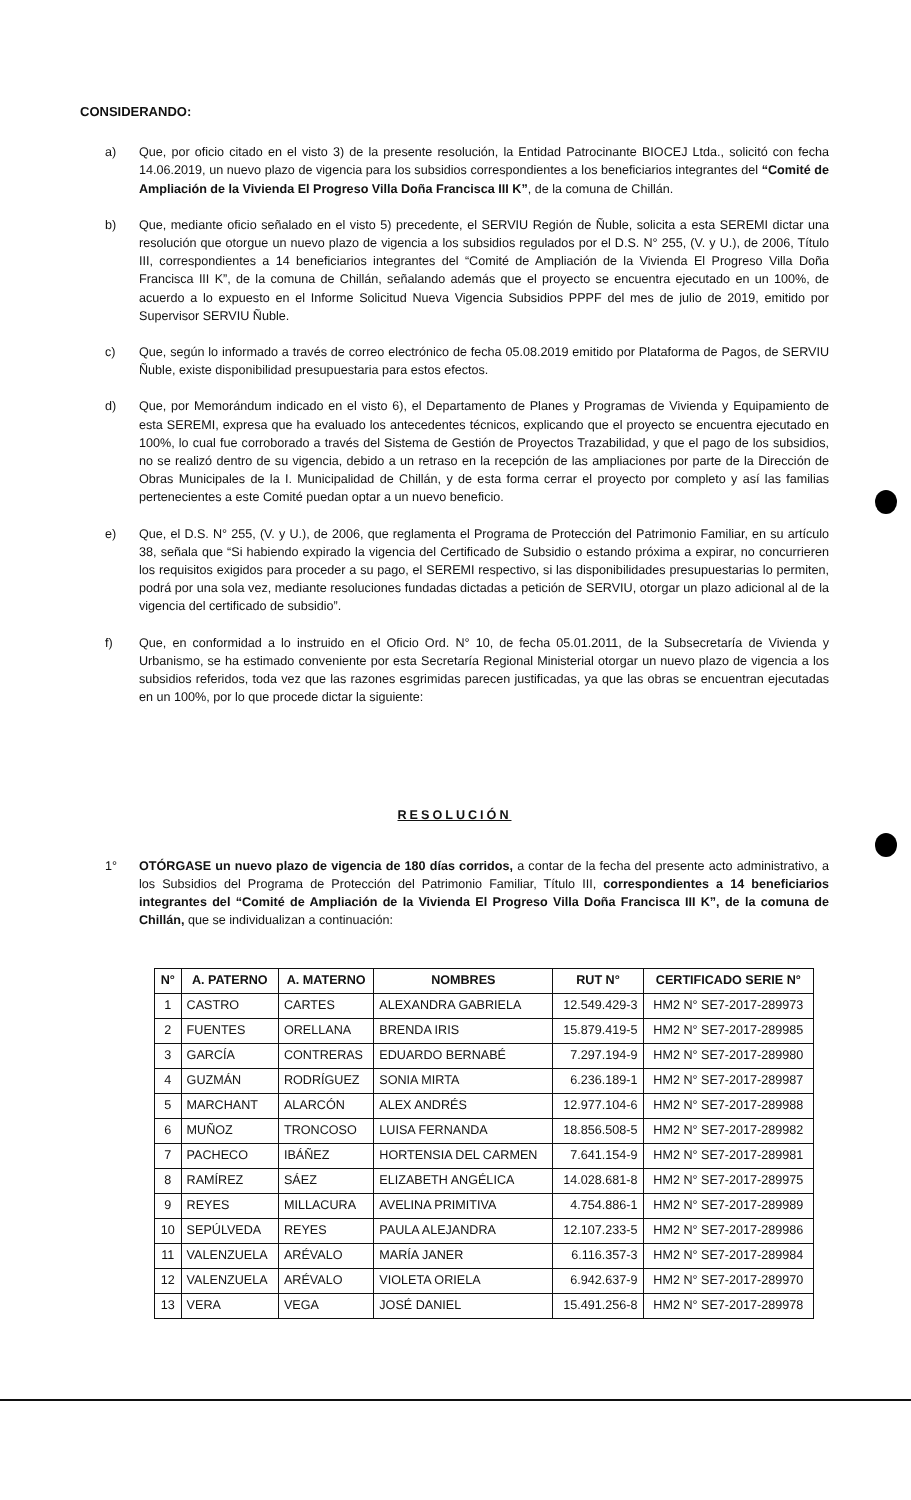CONSIDERANDO:
a) Que, por oficio citado en el visto 3) de la presente resolución, la Entidad Patrocinante BIOCEJ Ltda., solicitó con fecha 14.06.2019, un nuevo plazo de vigencia para los subsidios correspondientes a los beneficiarios integrantes del “Comité de Ampliación de la Vivienda El Progreso Villa Doña Francisca III K”, de la comuna de Chillán.
b) Que, mediante oficio señalado en el visto 5) precedente, el SERVIU Región de Ñuble, solicita a esta SEREMI dictar una resolución que otorgue un nuevo plazo de vigencia a los subsidios regulados por el D.S. N° 255, (V. y U.), de 2006, Título III, correspondientes a 14 beneficiarios integrantes del “Comité de Ampliación de la Vivienda El Progreso Villa Doña Francisca III K”, de la comuna de Chillán, señalando además que el proyecto se encuentra ejecutado en un 100%, de acuerdo a lo expuesto en el Informe Solicitud Nueva Vigencia Subsidios PPPF del mes de julio de 2019, emitido por Supervisor SERVIU Ñuble.
c) Que, según lo informado a través de correo electrónico de fecha 05.08.2019 emitido por Plataforma de Pagos, de SERVIU Ñuble, existe disponibilidad presupuestaria para estos efectos.
d) Que, por Memorándum indicado en el visto 6), el Departamento de Planes y Programas de Vivienda y Equipamiento de esta SEREMI, expresa que ha evaluado los antecedentes técnicos, explicando que el proyecto se encuentra ejecutado en 100%, lo cual fue corroborado a través del Sistema de Gestión de Proyectos Trazabilidad, y que el pago de los subsidios, no se realizó dentro de su vigencia, debido a un retraso en la recepción de las ampliaciones por parte de la Dirección de Obras Municipales de la I. Municipalidad de Chillán, y de esta forma cerrar el proyecto por completo y así las familias pertenecientes a este Comité puedan optar a un nuevo beneficio.
e) Que, el D.S. N° 255, (V. y U.), de 2006, que reglamenta el Programa de Protección del Patrimonio Familiar, en su artículo 38, señala que “Si habiendo expirado la vigencia del Certificado de Subsidio o estando próxima a expirar, no concurrieren los requisitos exigidos para proceder a su pago, el SEREMI respectivo, si las disponibilidades presupuestarias lo permiten, podrá por una sola vez, mediante resoluciones fundadas dictadas a petición de SERVIU, otorgar un plazo adicional al de la vigencia del certificado de subsidio”.
f) Que, en conformidad a lo instruido en el Oficio Ord. N° 10, de fecha 05.01.2011, de la Subsecretaría de Vivienda y Urbanismo, se ha estimado conveniente por esta Secretaría Regional Ministerial otorgar un nuevo plazo de vigencia a los subsidios referidos, toda vez que las razones esgrimidas parecen justificadas, ya que las obras se encuentran ejecutadas en un 100%, por lo que procede dictar la siguiente:
RESOLUCIÓN
1° OTÓRGASE un nuevo plazo de vigencia de 180 días corridos, a contar de la fecha del presente acto administrativo, a los Subsidios del Programa de Protección del Patrimonio Familiar, Título III, correspondientes a 14 beneficiarios integrantes del “Comité de Ampliación de la Vivienda El Progreso Villa Doña Francisca III K”, de la comuna de Chillán, que se individualizan a continuación:
| N° | A. PATERNO | A. MATERNO | NOMBRES | RUT N° | CERTIFICADO SERIE N° |
| --- | --- | --- | --- | --- | --- |
| 1 | CASTRO | CARTES | ALEXANDRA GABRIELA | 12.549.429-3 | HM2 N° SE7-2017-289973 |
| 2 | FUENTES | ORELLANA | BRENDA IRIS | 15.879.419-5 | HM2 N° SE7-2017-289985 |
| 3 | GARCÍA | CONTRERAS | EDUARDO BERNABÉ | 7.297.194-9 | HM2 N° SE7-2017-289980 |
| 4 | GUZMÁN | RODRÍGUEZ | SONIA MIRTA | 6.236.189-1 | HM2 N° SE7-2017-289987 |
| 5 | MARCHANT | ALARCÓN | ALEX ANDRÉS | 12.977.104-6 | HM2 N° SE7-2017-289988 |
| 6 | MUÑOZ | TRONCOSO | LUISA FERNANDA | 18.856.508-5 | HM2 N° SE7-2017-289982 |
| 7 | PACHECO | IBÁÑEZ | HORTENSIA DEL CARMEN | 7.641.154-9 | HM2 N° SE7-2017-289981 |
| 8 | RAMÍREZ | SÁEZ | ELIZABETH ANGÉLICA | 14.028.681-8 | HM2 N° SE7-2017-289975 |
| 9 | REYES | MILLACURA | AVELINA PRIMITIVA | 4.754.886-1 | HM2 N° SE7-2017-289989 |
| 10 | SEPÚLVEDA | REYES | PAULA ALEJANDRA | 12.107.233-5 | HM2 N° SE7-2017-289986 |
| 11 | VALENZUELA | ARÉVALO | MARÍA JANER | 6.116.357-3 | HM2 N° SE7-2017-289984 |
| 12 | VALENZUELA | ARÉVALO | VIOLETA ORIELA | 6.942.637-9 | HM2 N° SE7-2017-289970 |
| 13 | VERA | VEGA | JOSÉ DANIEL | 15.491.256-8 | HM2 N° SE7-2017-289978 |